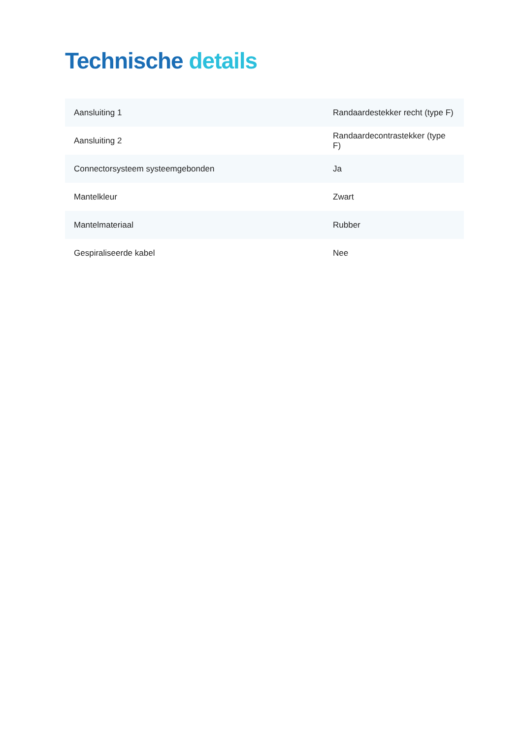Technische details
| Aansluiting 1 | Randaardestekker recht (type F) |
| Aansluiting 2 | Randaardecontrastekker (type F) |
| Connectorsysteem systeemgebonden | Ja |
| Mantelkleur | Zwart |
| Mantelmateriaal | Rubber |
| Gespiraliseerde kabel | Nee |